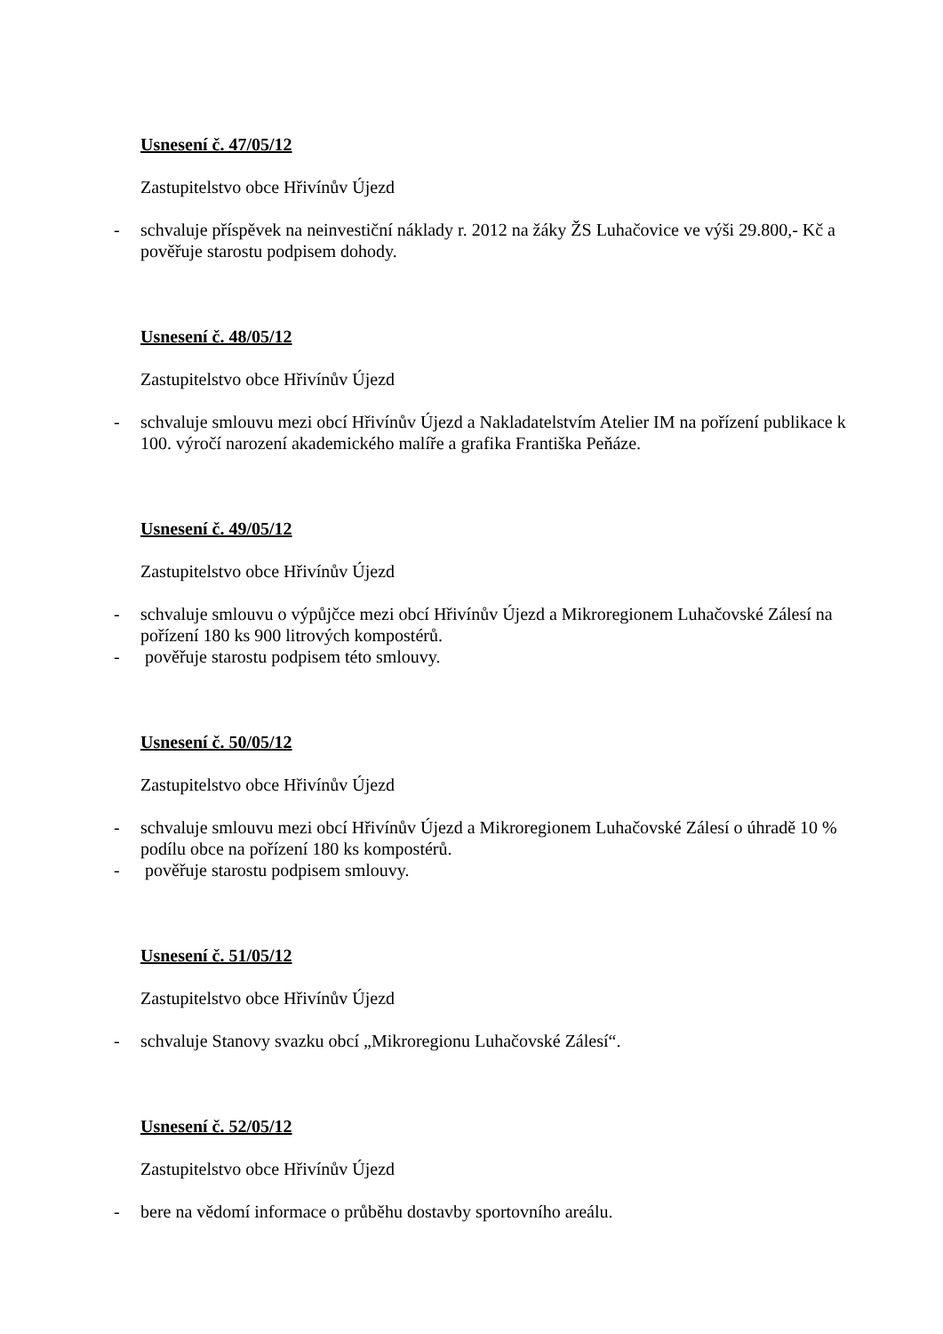Usnesení č. 47/05/12
Zastupitelstvo obce Hřivínův Újezd
- schvaluje příspěvek na neinvestiční náklady r. 2012 na žáky ŽS Luhačovice ve výši 29.800,- Kč a pověřuje starostu podpisem dohody.
Usnesení č. 48/05/12
Zastupitelstvo obce Hřivínův Újezd
- schvaluje smlouvu mezi obcí Hřivínův Újezd a Nakladatelstvím Atelier IM na pořízení publikace k 100. výročí narození akademického malíře a grafika Františka Peňáze.
Usnesení č. 49/05/12
Zastupitelstvo obce Hřivínův Újezd
- schvaluje smlouvu o výpůjčce mezi obcí Hřivínův Újezd a Mikroregionem Luhačovské Zálesí na pořízení 180 ks 900 litrových kompostérů.
- pověřuje starostu podpisem této smlouvy.
Usnesení č. 50/05/12
Zastupitelstvo obce Hřivínův Újezd
- schvaluje smlouvu mezi obcí Hřivínův Újezd a Mikroregionem Luhačovské Zálesí o úhradě 10 % podílu obce na pořízení 180 ks kompostérů.
- pověřuje starostu podpisem smlouvy.
Usnesení č. 51/05/12
Zastupitelstvo obce Hřivínův Újezd
- schvaluje Stanovy svazku obcí „Mikroregionu Luhačovské Zálesí“.
Usnesení č. 52/05/12
Zastupitelstvo obce Hřivínův Újezd
- bere na vědomí informace o průběhu dostavby sportovního areálu.